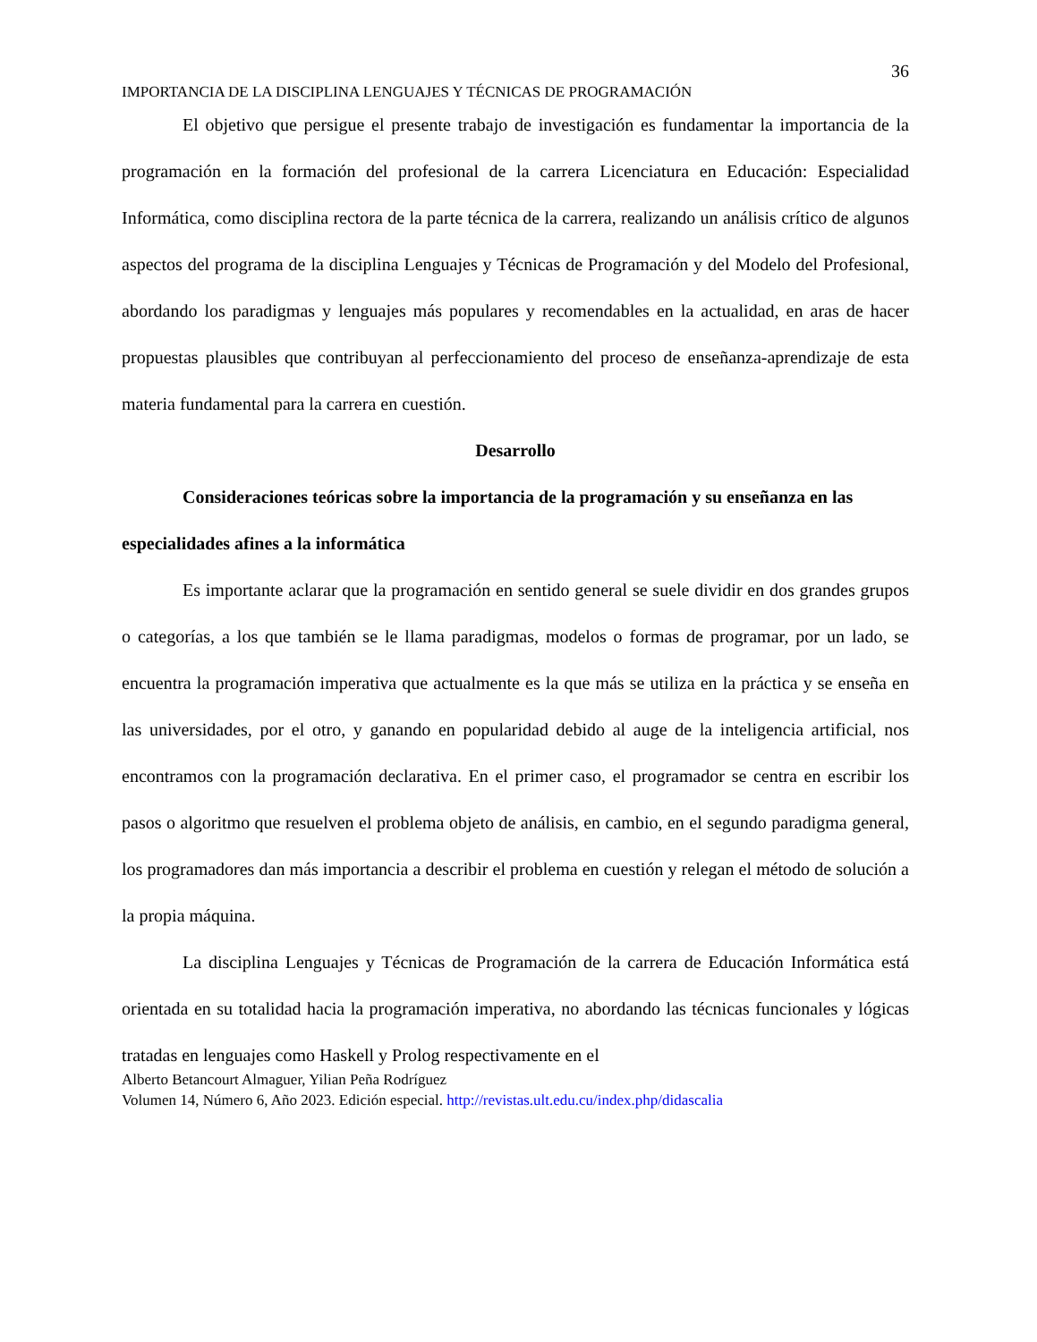36
IMPORTANCIA DE LA DISCIPLINA LENGUAJES Y TÉCNICAS DE PROGRAMACIÓN
El objetivo que persigue el presente trabajo de investigación es fundamentar la importancia de la programación en la formación del profesional de la carrera Licenciatura en Educación: Especialidad Informática, como disciplina rectora de la parte técnica de la carrera, realizando un análisis crítico de algunos aspectos del programa de la disciplina Lenguajes y Técnicas de Programación y del Modelo del Profesional, abordando los paradigmas y lenguajes más populares y recomendables en la actualidad, en aras de hacer propuestas plausibles que contribuyan al perfeccionamiento del proceso de enseñanza-aprendizaje de esta materia fundamental para la carrera en cuestión.
Desarrollo
Consideraciones teóricas sobre la importancia de la programación y su enseñanza en las especialidades afines a la informática
Es importante aclarar que la programación en sentido general se suele dividir en dos grandes grupos o categorías, a los que también se le llama paradigmas, modelos o formas de programar, por un lado, se encuentra la programación imperativa que actualmente es la que más se utiliza en la práctica y se enseña en las universidades, por el otro, y ganando en popularidad debido al auge de la inteligencia artificial, nos encontramos con la programación declarativa. En el primer caso, el programador se centra en escribir los pasos o algoritmo que resuelven el problema objeto de análisis, en cambio, en el segundo paradigma general, los programadores dan más importancia a describir el problema en cuestión y relegan el método de solución a la propia máquina.
La disciplina Lenguajes y Técnicas de Programación de la carrera de Educación Informática está orientada en su totalidad hacia la programación imperativa, no abordando las técnicas funcionales y lógicas tratadas en lenguajes como Haskell y Prolog respectivamente en el
Alberto Betancourt Almaguer, Yilian Peña Rodríguez
Volumen 14, Número 6, Año 2023. Edición especial. http://revistas.ult.edu.cu/index.php/didascalia